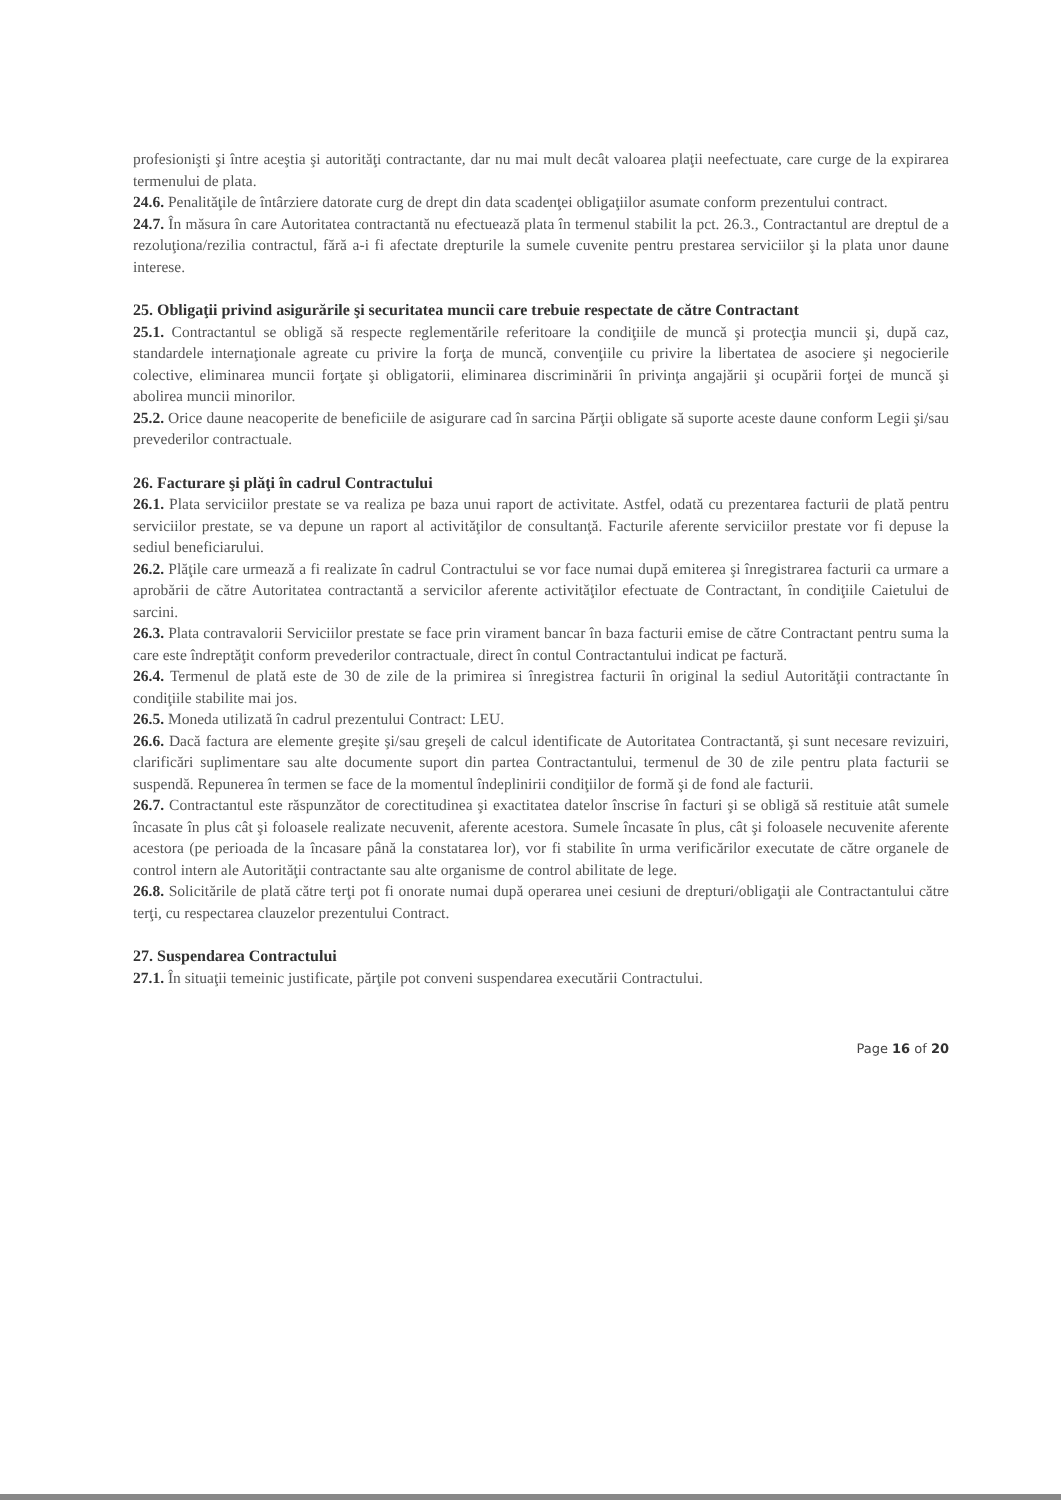profesionişti şi între aceştia şi autorităţi contractante, dar nu mai mult decât valoarea plaţii neefectuate, care curge de la expirarea termenului de plata.
24.6. Penalităţile de întârziere datorate curg de drept din data scadenţei obligaţiilor asumate conform prezentului contract.
24.7. În măsura în care Autoritatea contractantă nu efectuează plata în termenul stabilit la pct. 26.3., Contractantul are dreptul de a rezoluţiona/rezilia contractul, fără a-i fi afectate drepturile la sumele cuvenite pentru prestarea serviciilor şi la plata unor daune interese.
25. Obligaţii privind asigurările şi securitatea muncii care trebuie respectate de către Contractant
25.1. Contractantul se obligă să respecte reglementările referitoare la condiţiile de muncă şi protecţia muncii şi, după caz, standardele internaţionale agreate cu privire la forţa de muncă, convenţiile cu privire la libertatea de asociere şi negocierile colective, eliminarea muncii forţate şi obligatorii, eliminarea discriminării în privinţa angajării şi ocupării forţei de muncă şi abolirea muncii minorilor.
25.2. Orice daune neacoperite de beneficiile de asigurare cad în sarcina Părţii obligate să suporte aceste daune conform Legii şi/sau prevederilor contractuale.
26. Facturare şi plăţi în cadrul Contractului
26.1. Plata serviciilor prestate se va realiza pe baza unui raport de activitate. Astfel, odată cu prezentarea facturii de plată pentru serviciilor prestate, se va depune un raport al activităţilor de consultanţă. Facturile aferente serviciilor prestate vor fi depuse la sediul beneficiarului.
26.2. Plăţile care urmează a fi realizate în cadrul Contractului se vor face numai după emiterea şi înregistrarea facturii ca urmare a aprobării de către Autoritatea contractantă a servicilor aferente activităţilor efectuate de Contractant, în condiţiile Caietului de sarcini.
26.3. Plata contravalorii Serviciilor prestate se face prin virament bancar în baza facturii emise de către Contractant pentru suma la care este îndreptăţit conform prevederilor contractuale, direct în contul Contractantului indicat pe factură.
26.4. Termenul de plată este de 30 de zile de la primirea si înregistrea facturii în original la sediul Autorităţii contractante în condiţiile stabilite mai jos.
26.5. Moneda utilizată în cadrul prezentului Contract: LEU.
26.6. Dacă factura are elemente greşite şi/sau greşeli de calcul identificate de Autoritatea Contractantă, şi sunt necesare revizuiri, clarificări suplimentare sau alte documente suport din partea Contractantului, termenul de 30 de zile pentru plata facturii se suspendă. Repunerea în termen se face de la momentul îndeplinirii condiţiilor de formă şi de fond ale facturii.
26.7. Contractantul este răspunzător de corectitudinea şi exactitatea datelor înscrise în facturi şi se obligă să restituie atât sumele încasate în plus cât şi foloasele realizate necuvenit, aferente acestora. Sumele încasate în plus, cât şi foloasele necuvenite aferente acestora (pe perioada de la încasare până la constatarea lor), vor fi stabilite în urma verificărilor executate de către organele de control intern ale Autorităţii contractante sau alte organisme de control abilitate de lege.
26.8. Solicitările de plată către terţi pot fi onorate numai după operarea unei cesiuni de drepturi/obligaţii ale Contractantului către terţi, cu respectarea clauzelor prezentului Contract.
27. Suspendarea Contractului
27.1. În situaţii temeinic justificate, părţile pot conveni suspendarea executării Contractului.
Page 16 of 20